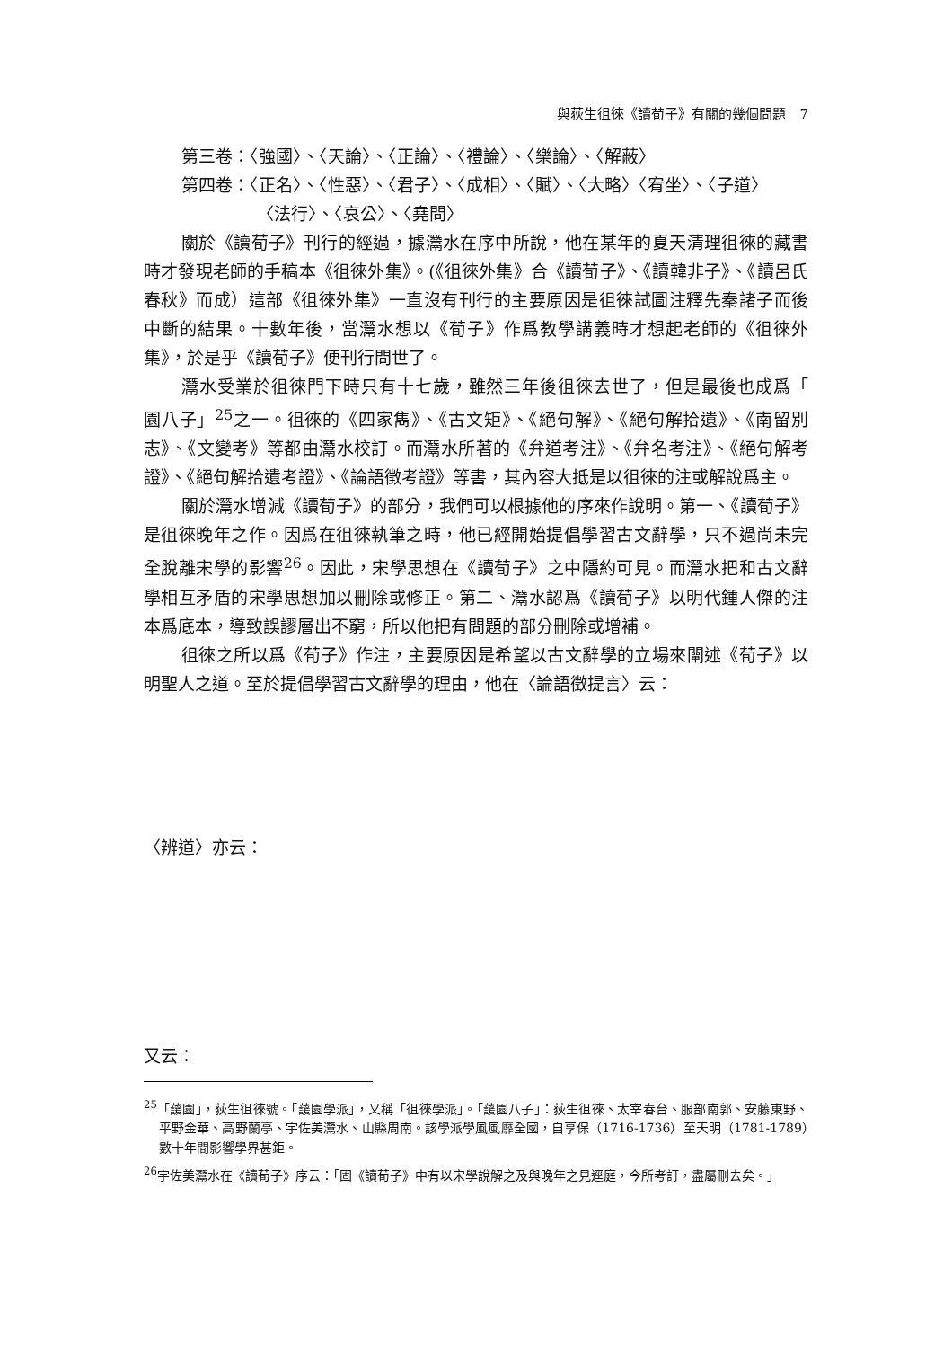與荻生徂徠《讀荀子》有關的幾個問題　7
第三卷：〈強國〉、〈天論〉、〈正論〉、〈禮論〉、〈樂論〉、〈解蔽〉
第四卷：〈正名〉、〈性惡〉、〈君子〉、〈成相〉、〈賦〉、〈大略〉〈宥坐〉、〈子道〉
〈法行〉、〈哀公〉、〈堯問〉
關於《讀荀子》刊行的經過，據灊水在序中所說，他在某年的夏天清理徂徠的藏書時才發現老師的手稿本《徂徠外集》。(《徂徠外集》合《讀荀子》、《讀韓非子》、《讀呂氏春秋》而成）這部《徂徠外集》一直沒有刊行的主要原因是徂徠試圖注釋先秦諸子而後中斷的結果。十數年後，當灊水想以《荀子》作爲教學講義時才想起老師的《徂徠外集》，於是乎《讀荀子》便刊行問世了。
灊水受業於徂徠門下時只有十七歲，雖然三年後徂徠去世了，但是最後也成爲「　園八子」<sup>25</sup>之一。徂徠的《四家雋》、《古文矩》、《絕句解》、《絕句解拾遺》、《南留別志》、《文變考》等都由灊水校訂。而灊水所著的《弁道考注》、《弁名考注》、《絕句解考證》、《絕句解拾遺考證》、《論語徵考證》等書，其內容大抵是以徂徠的注或解說爲主。
關於灊水增減《讀荀子》的部分，我們可以根據他的序來作說明。第一、《讀荀子》是徂徠晚年之作。因爲在徂徠執筆之時，他已經開始提倡學習古文辭學，只不過尚未完全脫離宋學的影響<sup>26</sup>。因此，宋學思想在《讀荀子》之中隱約可見。而灊水把和古文辭學相互矛盾的宋學思想加以刪除或修正。第二、灊水認爲《讀荀子》以明代鍾人傑的注本爲底本，導致誤謬層出不窮，所以他把有問題的部分刪除或增補。
徂徠之所以爲《荀子》作注，主要原因是希望以古文辭學的立場來闡述《荀子》以明聖人之道。至於提倡學習古文辭學的理由，他在〈論語徵提言〉云：
〈辨道〉亦云：
又云：
<sup>25</sup>「蘐園」，荻生徂徠號。「蘐園學派」，又稱「徂徠學派」。「蘐園八子」：荻生徂徠、太宰春台、服部南郭、安藤東野、平野金華、高野蘭亭、宇佐美灊水、山縣周南。該學派學風風靡全國，自享保（1716-1736）至天明（1781-1789）數十年間影響學界甚鉅。
<sup>26</sup> 宇佐美灊水在《讀荀子》序云：「固《讀荀子》中有以宋學說解之及與晚年之見逕庭，今所考訂，盡屬刪去矣。」